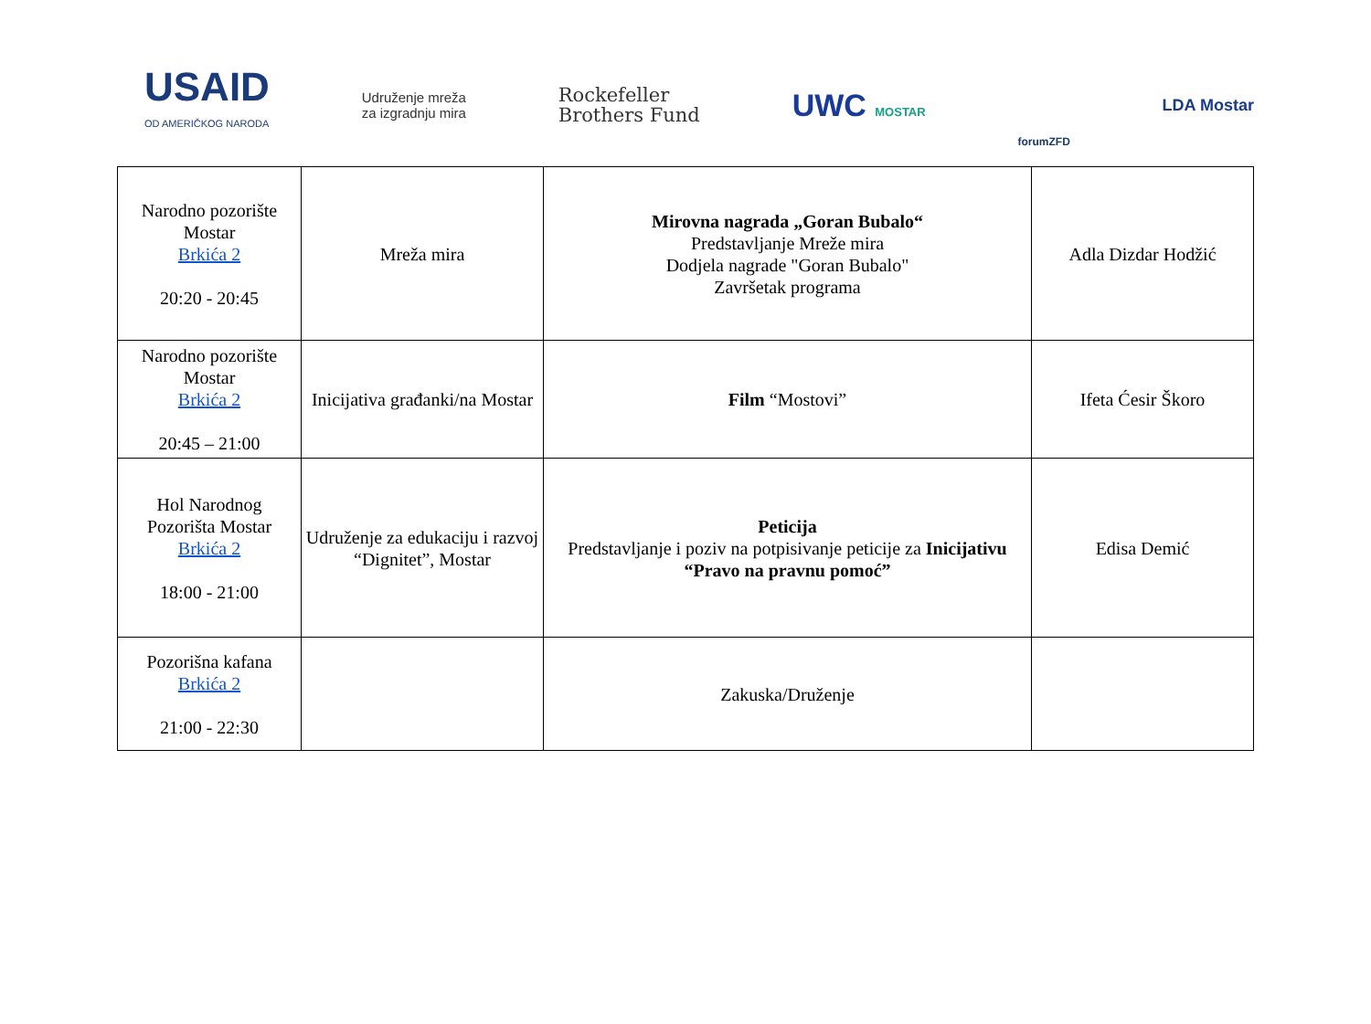USAID
OD AMERIČKOG NARODA
Udruženje mreža
za izgradnju mira
Rockefeller
Brothers Fund
UWC MOSTAR
forumZFD
LDA Mostar
| Narodno pozorište Mostar Brkića 2 20:20 - 20:45 | Mreža mira | Mirovna nagrada „Goran Bubalo“ Predstavljanje Mreže mira Dodjela nagrade "Goran Bubalo" Završetak programa | Adla Dizdar Hodžić |
| Narodno pozorište Mostar Brkića 2 20:45 – 21:00 | Inicijativa građanki/na Mostar | Film “Mostovi” | Ifeta Ćesir Škoro |
| Hol Narodnog Pozorišta Mostar Brkića 2 18:00 - 21:00 | Udruženje za edukaciju i razvoj “Dignitet”, Mostar | Peticija Predstavljanje i poziv na potpisivanje peticije za Inicijativu “Pravo na pravnu pomoć” | Edisa Demić |
| Pozorišna kafana Brkića 2 21:00 - 22:30 | | Zakuska/Druženje | |